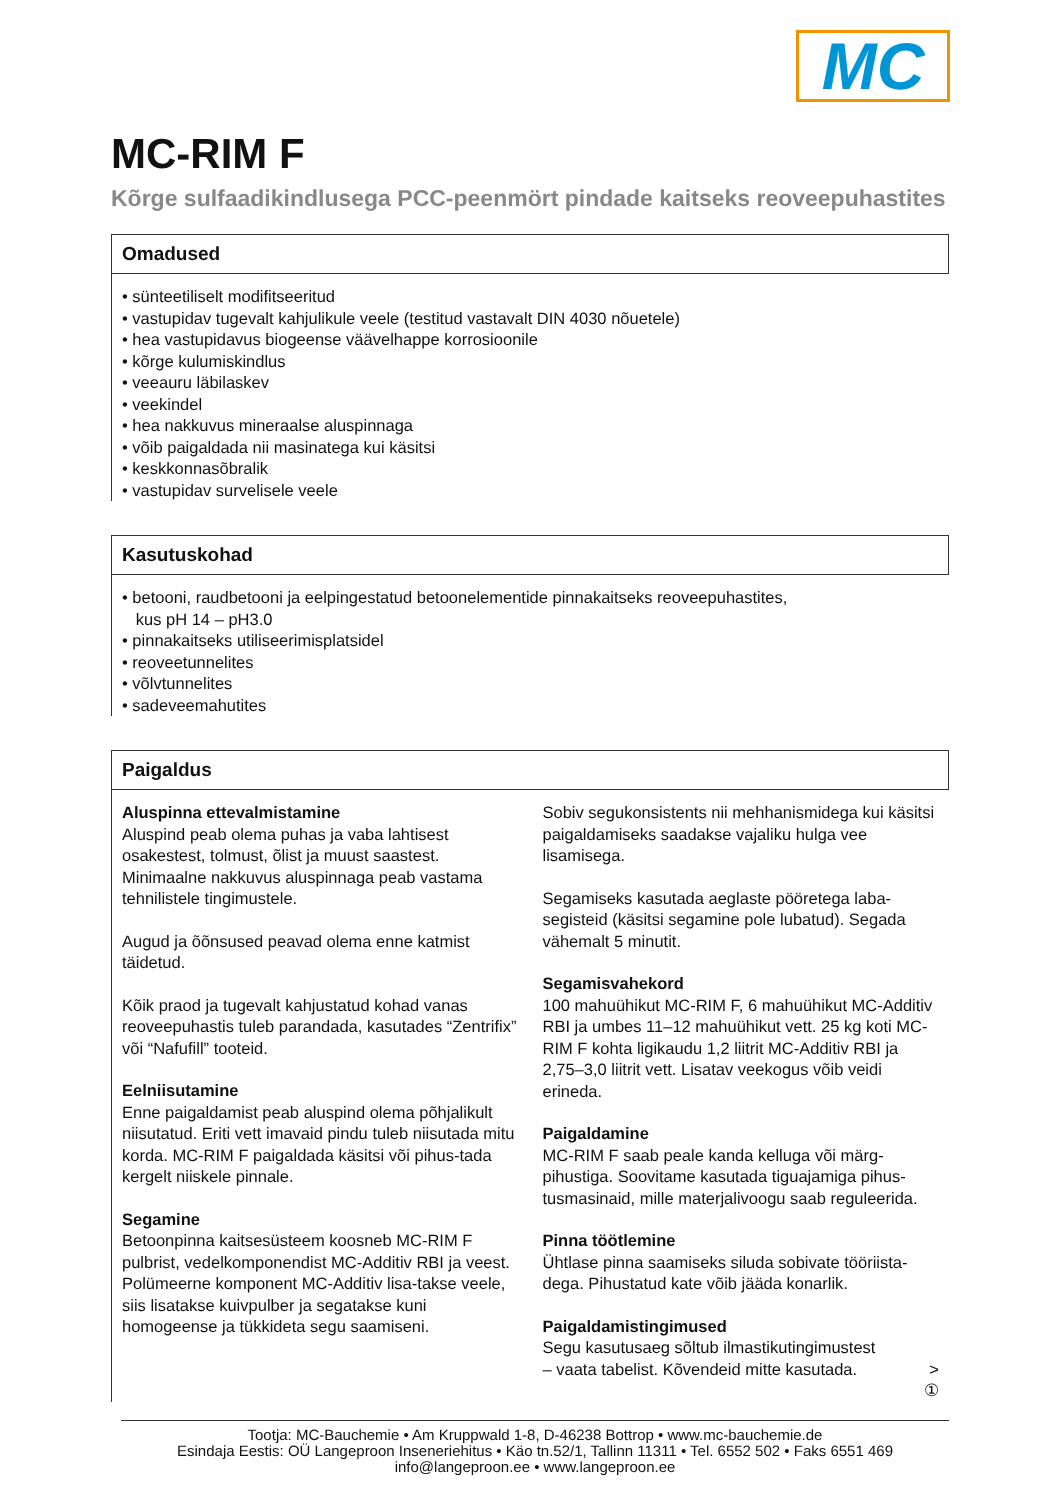MC
MC-RIM F
Kõrge sulfaadikindlusega PCC-peenmört pindade kaitseks reoveepuhastites
Omadused
• sünteetiliselt modifitseeritud
• vastupidav tugevalt kahjulikule veele (testitud vastavalt DIN 4030 nõuetele)
• hea vastupidavus biogeense väävelhappe korrosioonile
• kõrge kulumiskindlus
• veeauru läbilaskev
• veekindel
• hea nakkuvus mineraalse aluspinnaga
• võib paigaldada nii masinatega kui käsitsi
• keskkonnasõbralik
• vastupidav survelisele veele
Kasutuskohad
• betooni, raudbetooni ja eelpingestatud betoonelementide pinnakaitseks reoveepuhastites,
kus pH 14 – pH3.0
• pinnakaitseks utiliseerimisplatsidel
• reoveetunnelites
• võlvtunnelites
• sadeveemahutites
Paigaldus
Aluspinna ettevalmistamine
Aluspind peab olema puhas ja vaba lahtisest osakestest, tolmust, õlist ja muust saastest. Minimaalne nakkuvus aluspinnaga peab vastama tehnilistele tingimustele.
Augud ja õõnsused peavad olema enne katmist täidetud.
Kõik praod ja tugevalt kahjustatud kohad vanas reoveepuhastis tuleb parandada, kasutades “Zentrifix” või “Nafufill” tooteid.
Eelniisutamine
Enne paigaldamist peab aluspind olema põhjalikult niisutatud. Eriti vett imavaid pindu tuleb niisutada mitu korda. MC-RIM F paigaldada käsitsi või pihus-tada kergelt niiskele pinnale.
Segamine
Betoonpinna kaitsesüsteem koosneb MC-RIM F pulbrist, vedelkomponendist MC-Additiv RBI ja veest. Polümeerne komponent MC-Additiv lisa-takse veele, siis lisatakse kuivpulber ja segatakse kuni homogeense ja tükkideta segu saamiseni.
Sobiv segukonsistents nii mehhanismidega kui käsitsi paigaldamiseks saadakse vajaliku hulga vee lisamisega.
Segamiseks kasutada aeglaste pööretega laba-segisteid (käsitsi segamine pole lubatud). Segada vähemalt 5 minutit.
Segamisvahekord
100 mahuühikut MC-RIM F, 6 mahuühikut MC-Additiv RBI ja umbes 11–12 mahuühikut vett. 25 kg koti MC-RIM F kohta ligikaudu 1,2 liitrit MC-Additiv RBI ja 2,75–3,0 liitrit vett. Lisatav veekogus võib veidi erineda.
Paigaldamine
MC-RIM F saab peale kanda kelluga või märg-pihustiga. Soovitame kasutada tiguajamiga pihus-tusmasinaid, mille materjalivoogu saab reguleerida.
Pinna töötlemine
Ühtlase pinna saamiseks siluda sobivate tööriista-dega. Pihustatud kate võib jääda konarlik.
Paigaldamistingimused
Segu kasutusaeg sõltub ilmastikutingimustest
– vaata tabelist. Kõvendeid mitte kasutada. >
①
Tootja: MC-Bauchemie • Am Kruppwald 1-8, D-46238 Bottrop • www.mc-bauchemie.de
Esindaja Eestis: OÜ Langeproon Inseneriehitus • Käo tn.52/1, Tallinn 11311 • Tel. 6552 502 • Faks 6551 469
info@langeproon.ee • www.langeproon.ee